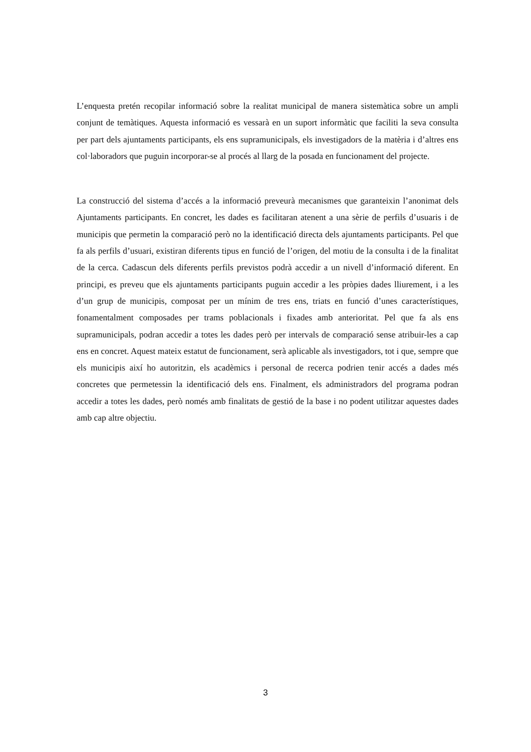L’enquesta pretén recopilar informació sobre la realitat municipal de manera sistemàtica sobre un ampli conjunt de temàtiques. Aquesta informació es vessarà en un suport informàtic que faciliti la seva consulta per part dels ajuntaments participants, els ens supramunicipals, els investigadors de la matèria i d’altres ens col·laboradors que puguin incorporar-se al procés al llarg de la posada en funcionament del projecte.
La construcció del sistema d’accés a la informació preveurà mecanismes que garanteixin l’anonimat dels Ajuntaments participants. En concret, les dades es facilitaran atenent a una sèrie de perfils d’usuaris i de municipis que permetin la comparació però no la identificació directa dels ajuntaments participants. Pel que fa als perfils d’usuari, existiran diferents tipus en funció de l’origen, del motiu de la consulta i de la finalitat de la cerca. Cadascun dels diferents perfils previstos podrà accedir a un nivell d’informació diferent. En principi, es preveu que els ajuntaments participants puguin accedir a les pròpies dades lliurement, i a les d’un grup de municipis, composat per un mínim de tres ens, triats en funció d’unes característiques, fonamentalment composades per trams poblacionals i fixades amb anterioritat. Pel que fa als ens supramunicipals, podran accedir a totes les dades però per intervals de comparació sense atribuir-les a cap ens en concret. Aquest mateix estatut de funcionament, serà aplicable als investigadors, tot i que, sempre que els municipis així ho autoritzin, els acadèmics i personal de recerca podrien tenir accés a dades més concretes que permetessin la identificació dels ens. Finalment, els administradors del programa podran accedir a totes les dades, però només amb finalitats de gestió de la base i no podent utilitzar aquestes dades amb cap altre objectiu.
3